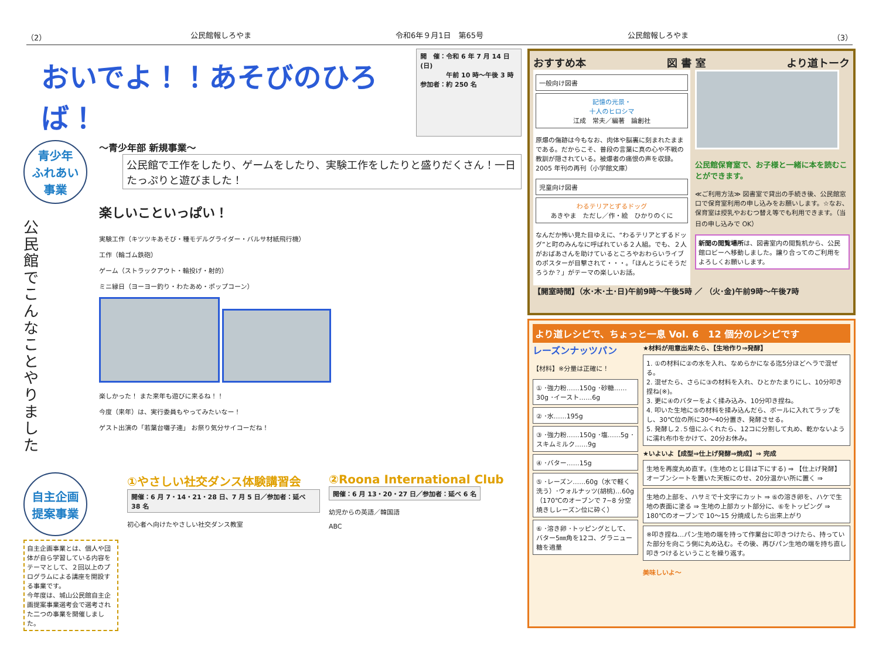（2） 公民館報しろやま 令和6年９月1日　第65号 公民館報しろやま （3）
おいでよ！！あそびのひろば！
開　催：令和 6 年 7 月 14 日(日)
　　　　午前 10 時～午後 3 時
参加者：約 250 名
青少年
ふれあい
事業
公民館でこんなことやりました
～青少年部 新規事業～
公民館で工作をしたり、ゲームをしたり、実験工作をしたりと盛りだくさん！一日たっぷりと遊びました！
楽しいこといっぱい！
実験工作（キツツキあそび・種モデルグライダー・バルサ材紙飛行機）
工作（輪ゴム鉄砲）
ゲーム（ストラックアウト・輪投げ・射的）
ミニ縁日（ヨーヨー釣り・わたあめ・ポップコーン）
楽しかった！ また来年も遊びに来るね！！
今度（来年）は、実行委員もやってみたいなー！
ゲスト出演の「若葉台囃子連」 お祭り気分サイコーだね！
自主企画
提案事業
自主企画事業とは、個人や団体が自ら学習している内容をテーマとして、２回以上のプログラムによる講座を開設する事業です。
今年度は、城山公民館自主企画提案事業選考会で選考された二つの事業を開催しました。
①やさしい社交ダンス体験講習会
開催：6 月 7・14・21・28 日、7 月 5 日／参加者：延べ 38 名
初心者へ向けたやさしい社交ダンス教室
②Roona International Club
開催：6 月 13・20・27 日／参加者：延べ 6 名
幼児からの英語／韓国語
ABC
おすすめ本 図 書 室 より道トーク
一般向け図書
記憶の光景・
十人のヒロシマ
江成　常夫／編著　論創社
原爆の傷跡は今もなお、肉体や脳裏に刻まれたままである。だからこそ、普段の言葉に真の心や不戦の教訓が隠されている。被爆者の痛恨の声を収録。2005 年刊の再刊（小学館文庫）
児童向け図書
わるテリアとずるドッグ
あきやま　ただし／作・絵　ひかりのくに
なんだか怖い見た目ゆえに、“わるテリアとずるドッグ”と町のみんなに呼ばれている２人組。でも、２人がおばあさんを助けているところやおわらいライブのポスターが目撃されて・・・。「ほんとうにそうだろうか？」がテーマの楽しいお話。
公民館保育室で、お子様と一緒に本を読むことができます。
≪ご利用方法≫ 図書室で貸出の手続き後、公民館窓口で保育室利用の申し込みをお願いします。☆なお、保育室は授乳やおむつ替え等でも利用できます。（当日の申し込みで OK）
新聞の閲覧場所は、図書室内の閲覧机から、公民館ロビーへ移動しました。譲り合ってのご利用をよろしくお願いします。
【開室時間】（水･木･土･日)午前9時～午後5時 ／ （火･金)午前9時～午後7時
より道レシピで、ちょっと一息 Vol. 6　12 個分のレシピです
レーズンナッツパン
【材料】※分量は正確に！
① ･強力粉……150g ･砂糖……30g ･イースト……6g
② ･水……195g
③ ･強力粉……150g ･塩……5g ･スキムミルク……9g
④ ･バター……15g
⑤ ･レーズン……60g（水で軽く洗う）･ウォルナッツ(胡桃)…60g（170℃のオーブンで 7~8 分空焼きしレーズン位に砕く）
⑥ ･溶き卵 ･トッピングとして、バター5㎜角を12コ、グラニュー糖を適量
★材料が用意出来たら、【生地作り⇒発酵】
1. ①の材料に②の水を入れ、なめらかになる迄5分ほどヘラで混ぜる。
2. 混ぜたら、さらに③の材料を入れ、ひとかたまりにし、10分叩き捏ね(※)。
3. 更に④のバターをよく揉み込み、10分叩き捏ね。
4. 叩いた生地に⑤の材料を揉み込んだら、ボールに入れてラップをし、30℃位の所に30～40分置き、発酵させる。
5. 発酵し２.５倍にふくれたら、12コに分割して丸め、乾かないように濡れ布巾をかけて、20分お休み。
★いよいよ【成型⇒仕上げ発酵⇒焼成】⇒ 完成
生地を再度丸め直す。(生地のとじ目は下にする) ⇒ 【仕上げ発酵】オーブンシートを置いた天板にのせ、20分温かい所に置く ⇒
生地の上部を、ハサミで十文字にカット ⇒ ⑥の溶き卵を、ハケで生地の表面に塗る ⇒ 生地の上部カット部分に、⑥をトッピング ⇒ 180℃のオーブンで 10～15 分焼成したら出来上がり
※叩き捏ね…パン生地の端を持って作業台に叩きつけたら、持っていた部分を向こう側に丸め込む。その後、再びパン生地の端を持ち直し叩きつけるということを繰り返す。
美味しいよ～